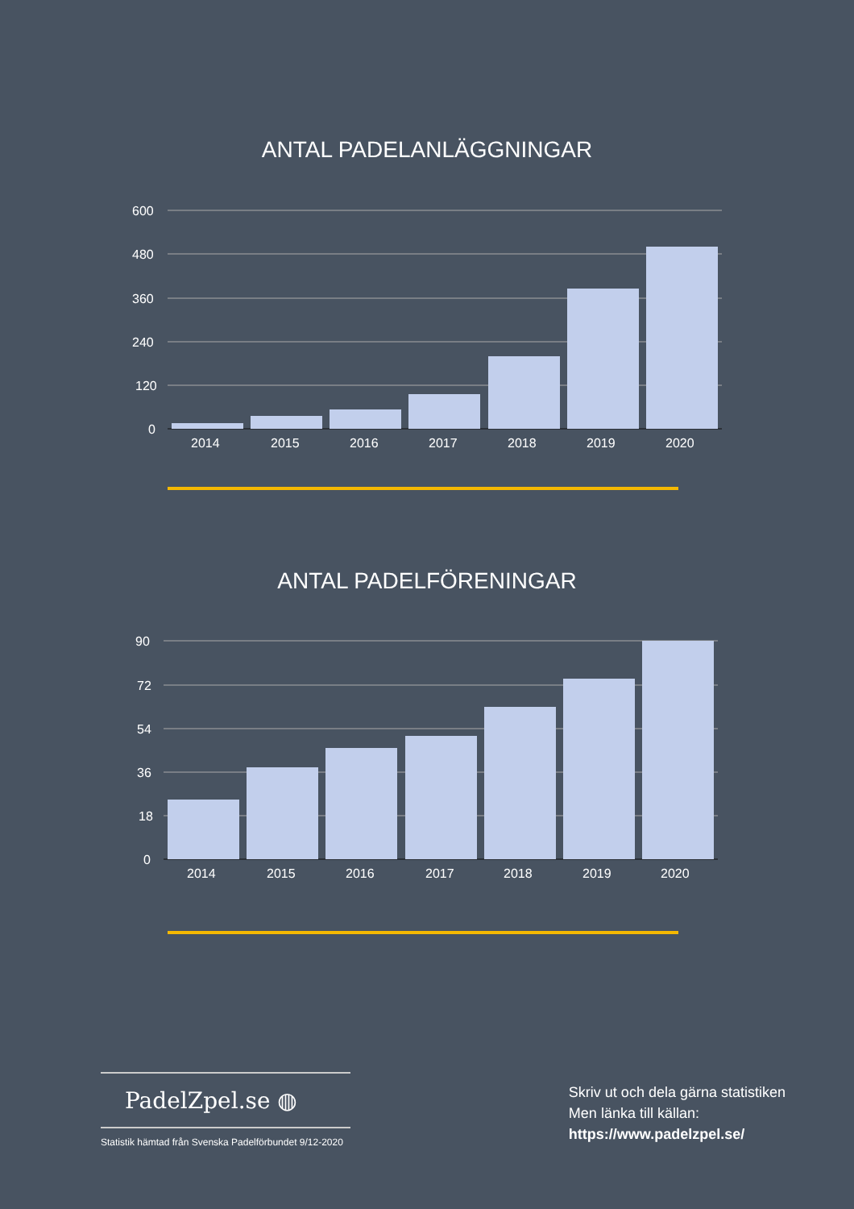ANTAL PADELANLÄGGNINGAR
600
480
360
240
120
0
2014
2015
2016
2017
2018
2019
2020
ANTAL PADELFÖRENINGAR
90
72
54
36
18
0
2014
2015
2016
2017
2018
2019
2020
PadelZpel.se ◍
Statistik hämtad från Svenska Padelförbundet 9/12-2020
Skriv ut och dela gärna statistiken
Men länka till källan:
https://www.padelzpel.se/